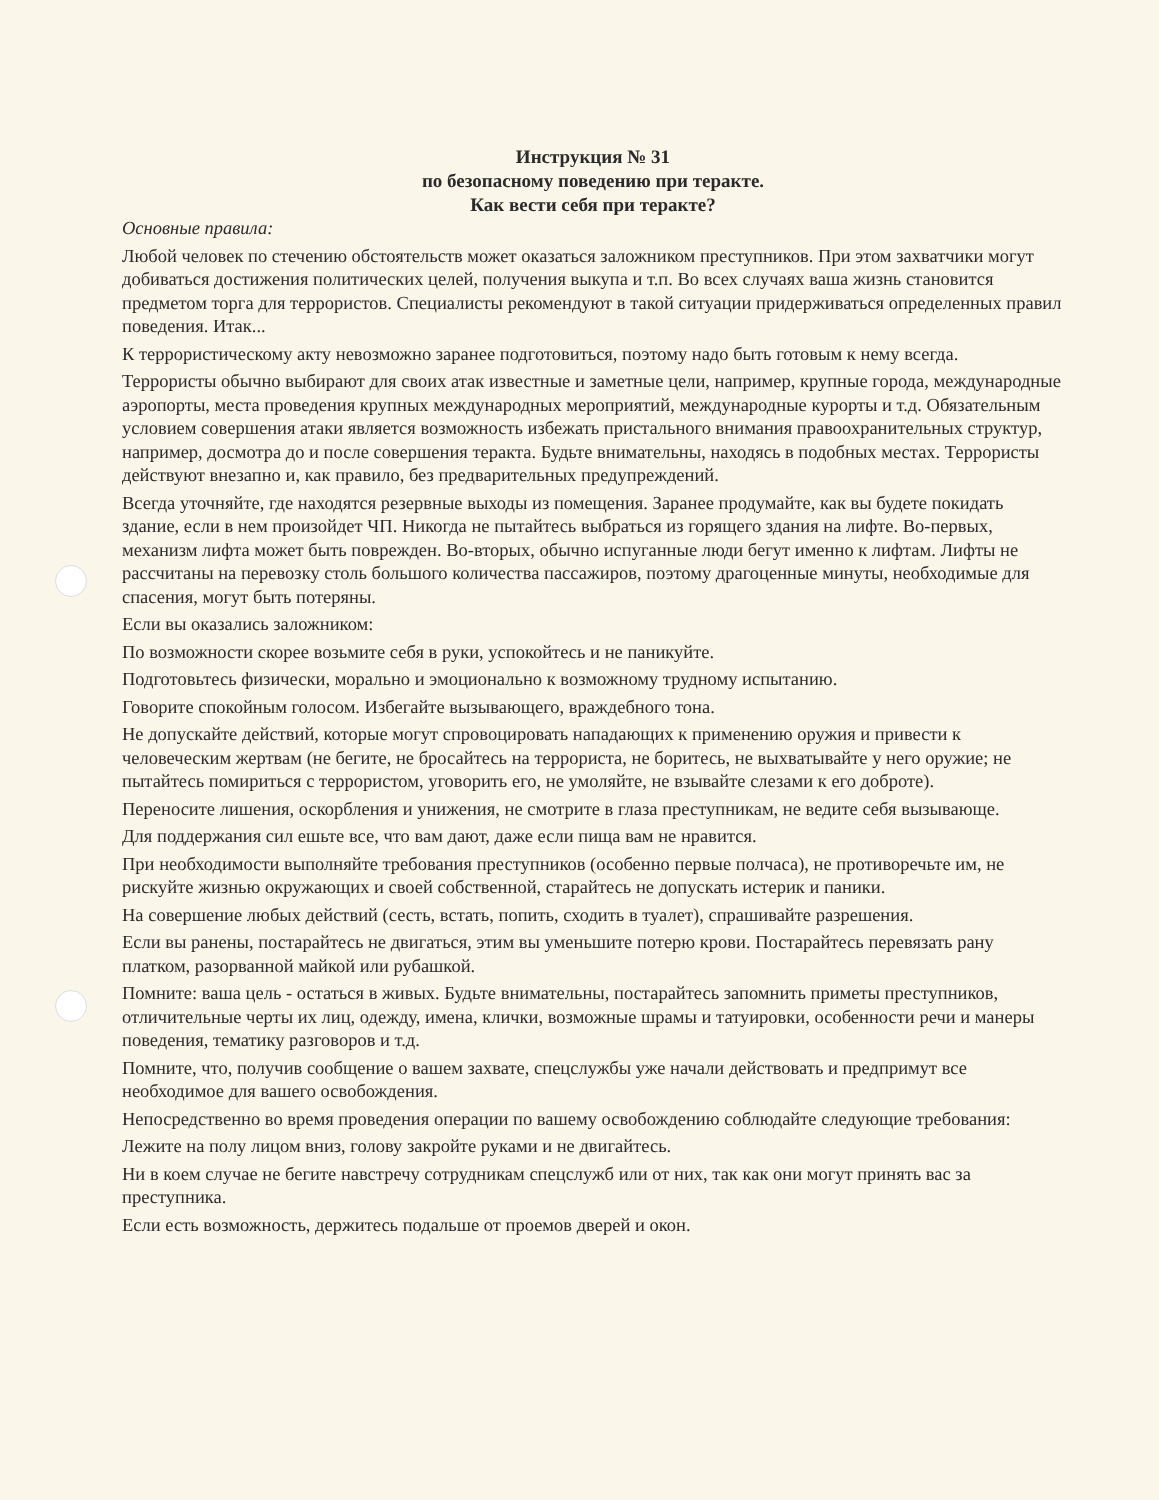Инструкция № 31
по безопасному поведению при теракте.
Как вести себя при теракте?
Основные правила:
Любой человек по стечению обстоятельств может оказаться заложником преступников. При этом захватчики могут добиваться достижения политических целей, получения выкупа и т.п. Во всех случаях ваша жизнь становится предметом торга для террористов. Специалисты рекомендуют в такой ситуации придерживаться определенных правил поведения. Итак...
К террористическому акту невозможно заранее подготовиться, поэтому надо быть готовым к нему всегда.
Террористы обычно выбирают для своих атак известные и заметные цели, например, крупные города, международные аэропорты, места проведения крупных международных мероприятий, международные курорты и т.д. Обязательным условием совершения атаки является возможность избежать пристального внимания правоохранительных структур, например, досмотра до и после совершения теракта. Будьте внимательны, находясь в подобных местах. Террористы действуют внезапно и, как правило, без предварительных предупреждений.
Всегда уточняйте, где находятся резервные выходы из помещения. Заранее продумайте, как вы будете покидать здание, если в нем произойдет ЧП. Никогда не пытайтесь выбраться из горящего здания на лифте. Во-первых, механизм лифта может быть поврежден. Во-вторых, обычно испуганные люди бегут именно к лифтам. Лифты не рассчитаны на перевозку столь большого количества пассажиров, поэтому драгоценные минуты, необходимые для спасения, могут быть потеряны.
Если вы оказались заложником:
По возможности скорее возьмите себя в руки, успокойтесь и не паникуйте.
Подготовьтесь физически, морально и эмоционально к возможному трудному испытанию.
Говорите спокойным голосом. Избегайте вызывающего, враждебного тона.
Не допускайте действий, которые могут спровоцировать нападающих к применению оружия и привести к человеческим жертвам (не бегите, не бросайтесь на террориста, не боритесь, не выхватывайте у него оружие; не пытайтесь помириться с террористом, уговорить его, не умоляйте, не взывайте слезами к его доброте).
Переносите лишения, оскорбления и унижения, не смотрите в глаза преступникам, не ведите себя вызывающе.
Для поддержания сил ешьте все, что вам дают, даже если пища вам не нравится.
При необходимости выполняйте требования преступников (особенно первые полчаса), не противоречьте им, не рискуйте жизнью окружающих и своей собственной, старайтесь не допускать истерик и паники.
На совершение любых действий (сесть, встать, попить, сходить в туалет), спрашивайте разрешения.
Если вы ранены, постарайтесь не двигаться, этим вы уменьшите потерю крови. Постарайтесь перевязать рану платком, разорванной майкой или рубашкой.
Помните: ваша цель - остаться в живых. Будьте внимательны, постарайтесь запомнить приметы преступников, отличительные черты их лиц, одежду, имена, клички, возможные шрамы и татуировки, особенности речи и манеры поведения, тематику разговоров и т.д.
Помните, что, получив сообщение о вашем захвате, спецслужбы уже начали действовать и предпримут все необходимое для вашего освобождения.
Непосредственно во время проведения операции по вашему освобождению соблюдайте следующие требования:
Лежите на полу лицом вниз, голову закройте руками и не двигайтесь.
Ни в коем случае не бегите навстречу сотрудникам спецслужб или от них, так как они могут принять вас за преступника.
Если есть возможность, держитесь подальше от проемов дверей и окон.